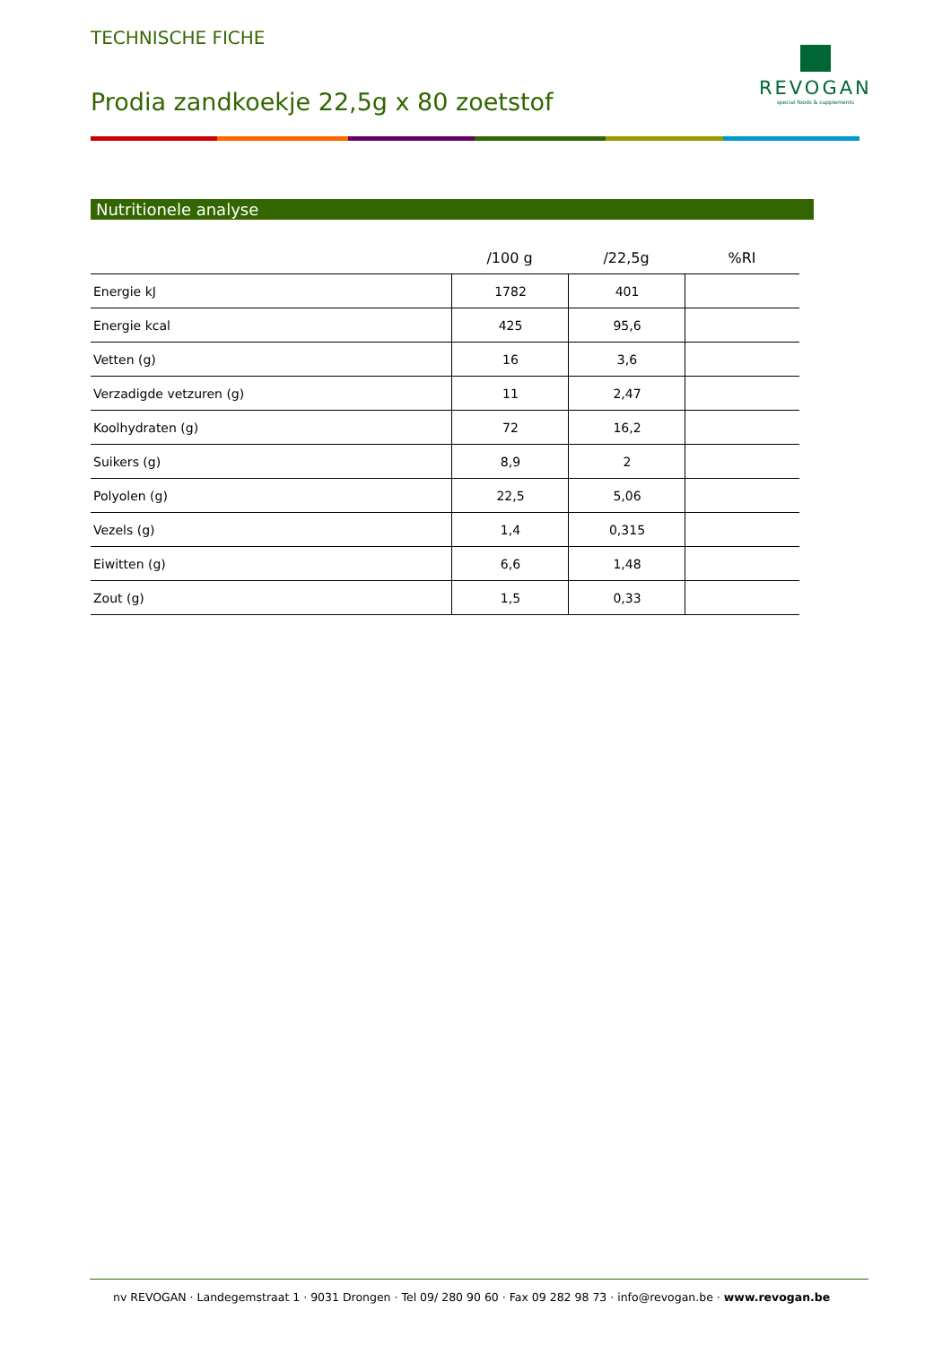TECHNISCHE FICHE
Prodia zandkoekje 22,5g x 80 zoetstof
REVOGAN
special foods & supplements
Nutritionele analyse
| | /100 g | /22,5g | %RI |
| --- | --- | --- | --- |
| Energie kJ | 1782 | 401 | |
| Energie kcal | 425 | 95,6 | |
| Vetten (g) | 16 | 3,6 | |
| Verzadigde vetzuren (g) | 11 | 2,47 | |
| Koolhydraten (g) | 72 | 16,2 | |
| Suikers (g) | 8,9 | 2 | |
| Polyolen (g) | 22,5 | 5,06 | |
| Vezels (g) | 1,4 | 0,315 | |
| Eiwitten (g) | 6,6 | 1,48 | |
| Zout (g) | 1,5 | 0,33 | |
nv REVOGAN · Landegemstraat 1 · 9031 Drongen · Tel 09/ 280 90 60 · Fax 09 282 98 73 · info@revogan.be · www.revogan.be